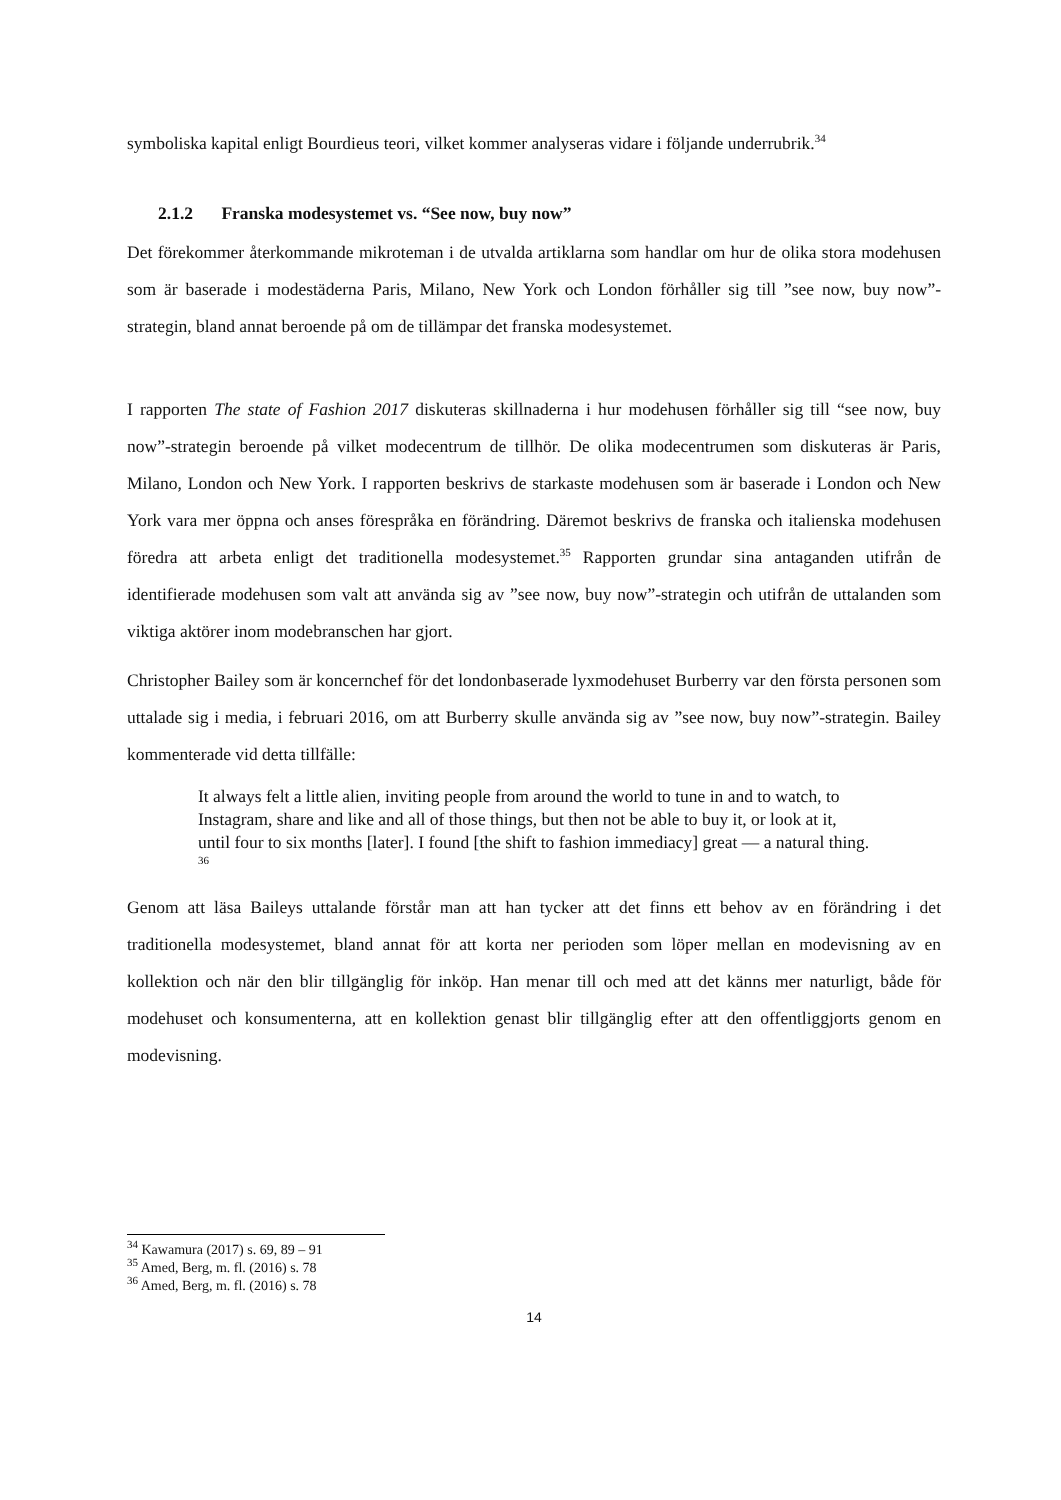symboliska kapital enligt Bourdieus teori, vilket kommer analyseras vidare i följande underrubrik.<sup>34</sup>
2.1.2 Franska modesystemet vs. “See now, buy now”
Det förekommer återkommande mikroteman i de utvalda artiklarna som handlar om hur de olika stora modehusen som är baserade i modestäderna Paris, Milano, New York och London förhåller sig till ”see now, buy now”-strategin, bland annat beroende på om de tillämpar det franska modesystemet.
I rapporten The state of Fashion 2017 diskuteras skillnaderna i hur modehusen förhåller sig till “see now, buy now”-strategin beroende på vilket modecentrum de tillhör. De olika modecentrumen som diskuteras är Paris, Milano, London och New York. I rapporten beskrivs de starkaste modehusen som är baserade i London och New York vara mer öppna och anses förespråka en förändring. Däremot beskrivs de franska och italienska modehusen föredra att arbeta enligt det traditionella modesystemet.<sup>35</sup> Rapporten grundar sina antaganden utifrån de identifierade modehusen som valt att använda sig av ”see now, buy now”-strategin och utifrån de uttalanden som viktiga aktörer inom modebranschen har gjort.
Christopher Bailey som är koncernchef för det londonbaserade lyxmodehuset Burberry var den första personen som uttalade sig i media, i februari 2016, om att Burberry skulle använda sig av ”see now, buy now”-strategin. Bailey kommenterade vid detta tillfälle:
It always felt a little alien, inviting people from around the world to tune in and to watch, to Instagram, share and like and all of those things, but then not be able to buy it, or look at it, until four to six months [later]. I found [the shift to fashion immediacy] great — a natural thing. <sup>36</sup>
Genom att läsa Baileys uttalande förstår man att han tycker att det finns ett behov av en förändring i det traditionella modesystemet, bland annat för att korta ner perioden som löper mellan en modevisning av en kollektion och när den blir tillgänglig för inköp. Han menar till och med att det känns mer naturligt, både för modehuset och konsumenterna, att en kollektion genast blir tillgänglig efter att den offentliggjorts genom en modevisning.
<sup>34</sup> Kawamura (2017) s. 69, 89 – 91
<sup>35</sup> Amed, Berg, m. fl. (2016) s. 78
<sup>36</sup> Amed, Berg, m. fl. (2016) s. 78
14